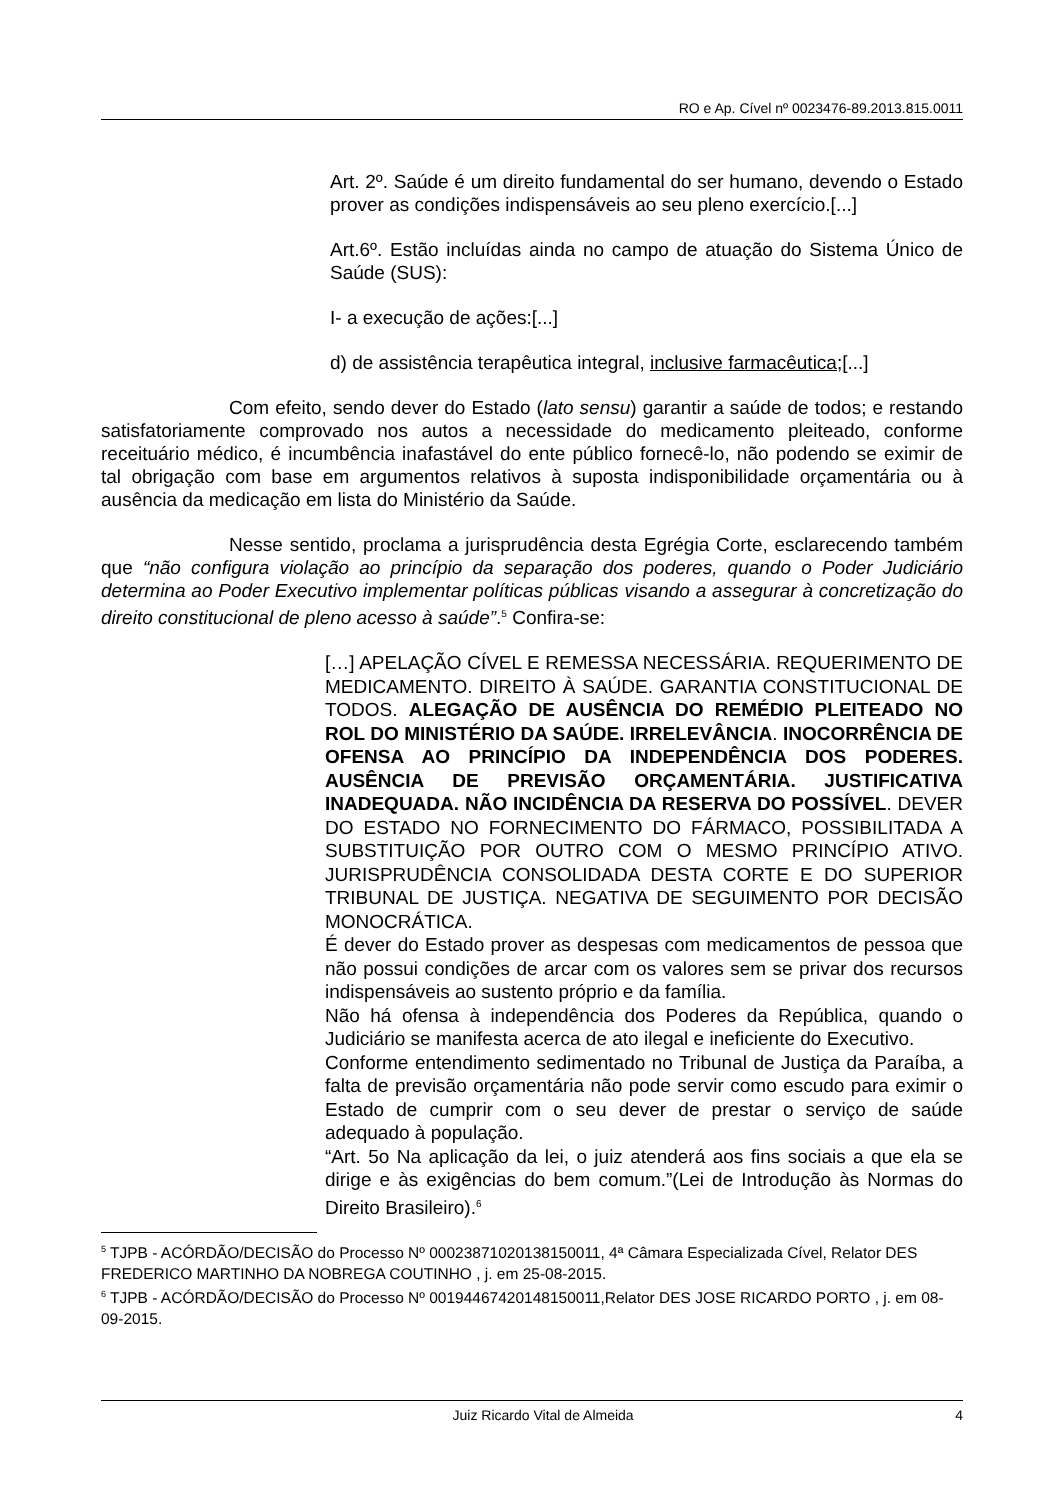RO e Ap. Cível nº 0023476-89.2013.815.0011
Art. 2º. Saúde é um direito fundamental do ser humano, devendo o Estado prover as condições indispensáveis ao seu pleno exercício.[...]
Art.6º. Estão incluídas ainda no campo de atuação do Sistema Único de Saúde (SUS):
I- a execução de ações:[...]
d) de assistência terapêutica integral, inclusive farmacêutica;[...]
Com efeito, sendo dever do Estado (lato sensu) garantir a saúde de todos; e restando satisfatoriamente comprovado nos autos a necessidade do medicamento pleiteado, conforme receituário médico, é incumbência inafastável do ente público fornecê-lo, não podendo se eximir de tal obrigação com base em argumentos relativos à suposta indisponibilidade orçamentária ou à ausência da medicação em lista do Ministério da Saúde.
Nesse sentido, proclama a jurisprudência desta Egrégia Corte, esclarecendo também que “não configura violação ao princípio da separação dos poderes, quando o Poder Judiciário determina ao Poder Executivo implementar políticas públicas visando a assegurar à concretização do direito constitucional de pleno acesso à saúde”.<sup>5</sup> Confira-se:
[…] APELAÇÃO CÍVEL E REMESSA NECESSÁRIA. REQUERIMENTO DE MEDICAMENTO. DIREITO À SAÚDE. GARANTIA CONSTITUCIONAL DE TODOS. ALEGAÇÃO DE AUSÊNCIA DO REMÉDIO PLEITEADO NO ROL DO MINISTÉRIO DA SAÚDE. IRRELEVÂNCIA. INOCORRÊNCIA DE OFENSA AO PRINCÍPIO DA INDEPENDÊNCIA DOS PODERES. AUSÊNCIA DE PREVISÃO ORÇAMENTÁRIA. JUSTIFICATIVA INADEQUADA. NÃO INCIDÊNCIA DA RESERVA DO POSSÍVEL. DEVER DO ESTADO NO FORNECIMENTO DO FÁRMACO, POSSIBILITADA A SUBSTITUIÇÃO POR OUTRO COM O MESMO PRINCÍPIO ATIVO. JURISPRUDÊNCIA CONSOLIDADA DESTA CORTE E DO SUPERIOR TRIBUNAL DE JUSTIÇA. NEGATIVA DE SEGUIMENTO POR DECISÃO MONOCRÁTICA.
É dever do Estado prover as despesas com medicamentos de pessoa que não possui condições de arcar com os valores sem se privar dos recursos indispensáveis ao sustento próprio e da família.
Não há ofensa à independência dos Poderes da República, quando o Judiciário se manifesta acerca de ato ilegal e ineficiente do Executivo.
Conforme entendimento sedimentado no Tribunal de Justiça da Paraíba, a falta de previsão orçamentária não pode servir como escudo para eximir o Estado de cumprir com o seu dever de prestar o serviço de saúde adequado à população.
“Art. 5o Na aplicação da lei, o juiz atenderá aos fins sociais a que ela se dirige e às exigências do bem comum.”(Lei de Introdução às Normas do Direito Brasileiro).<sup>6</sup>
<sup>5</sup> TJPB - ACÓRDÃO/DECISÃO do Processo Nº 00023871020138150011, 4ª Câmara Especializada Cível, Relator DES FREDERICO MARTINHO DA NOBREGA COUTINHO , j. em 25-08-2015.
<sup>6</sup> TJPB - ACÓRDÃO/DECISÃO do Processo Nº 00194467420148150011,Relator DES JOSE RICARDO PORTO , j. em 08-09-2015.
Juiz Ricardo Vital de Almeida 4